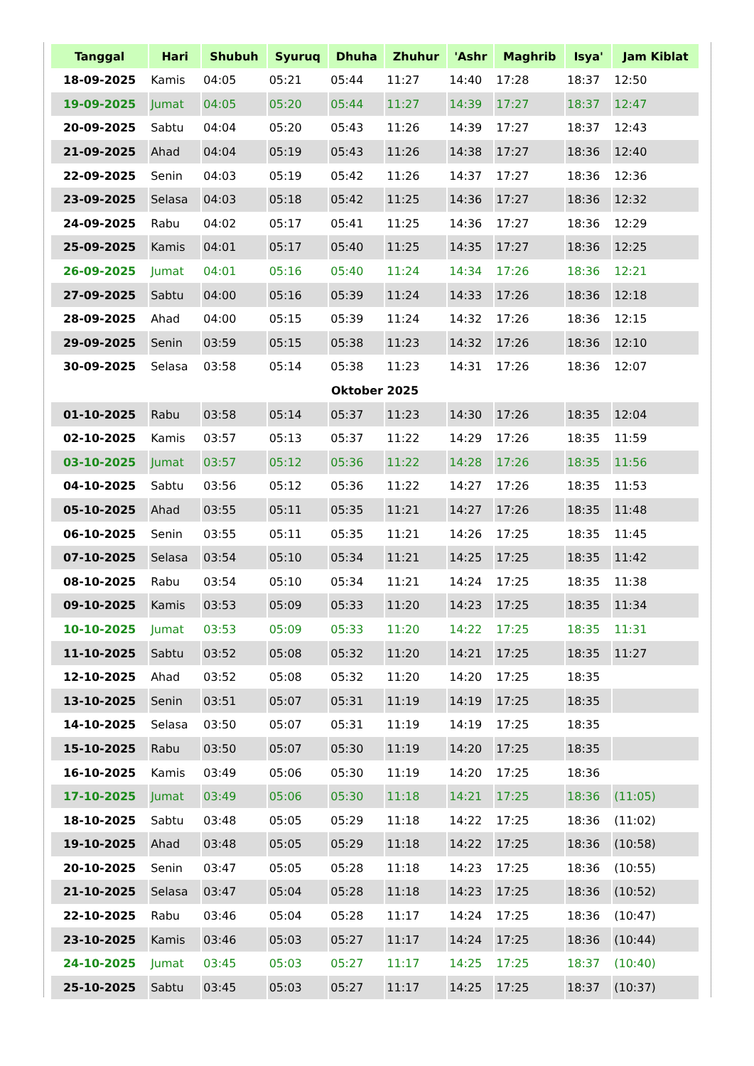| Tanggal | Hari | Shubuh | Syuruq | Dhuha | Zhuhur | 'Ashr | Maghrib | Isya' | Jam Kiblat |
| --- | --- | --- | --- | --- | --- | --- | --- | --- | --- |
| 18-09-2025 | Kamis | 04:05 | 05:21 | 05:44 | 11:27 | 14:40 | 17:28 | 18:37 | 12:50 |
| 19-09-2025 | Jumat | 04:05 | 05:20 | 05:44 | 11:27 | 14:39 | 17:27 | 18:37 | 12:47 |
| 20-09-2025 | Sabtu | 04:04 | 05:20 | 05:43 | 11:26 | 14:39 | 17:27 | 18:37 | 12:43 |
| 21-09-2025 | Ahad | 04:04 | 05:19 | 05:43 | 11:26 | 14:38 | 17:27 | 18:36 | 12:40 |
| 22-09-2025 | Senin | 04:03 | 05:19 | 05:42 | 11:26 | 14:37 | 17:27 | 18:36 | 12:36 |
| 23-09-2025 | Selasa | 04:03 | 05:18 | 05:42 | 11:25 | 14:36 | 17:27 | 18:36 | 12:32 |
| 24-09-2025 | Rabu | 04:02 | 05:17 | 05:41 | 11:25 | 14:36 | 17:27 | 18:36 | 12:29 |
| 25-09-2025 | Kamis | 04:01 | 05:17 | 05:40 | 11:25 | 14:35 | 17:27 | 18:36 | 12:25 |
| 26-09-2025 | Jumat | 04:01 | 05:16 | 05:40 | 11:24 | 14:34 | 17:26 | 18:36 | 12:21 |
| 27-09-2025 | Sabtu | 04:00 | 05:16 | 05:39 | 11:24 | 14:33 | 17:26 | 18:36 | 12:18 |
| 28-09-2025 | Ahad | 04:00 | 05:15 | 05:39 | 11:24 | 14:32 | 17:26 | 18:36 | 12:15 |
| 29-09-2025 | Senin | 03:59 | 05:15 | 05:38 | 11:23 | 14:32 | 17:26 | 18:36 | 12:10 |
| 30-09-2025 | Selasa | 03:58 | 05:14 | 05:38 | 11:23 | 14:31 | 17:26 | 18:36 | 12:07 |
| Oktober 2025 | | | | | | | | | |
| 01-10-2025 | Rabu | 03:58 | 05:14 | 05:37 | 11:23 | 14:30 | 17:26 | 18:35 | 12:04 |
| 02-10-2025 | Kamis | 03:57 | 05:13 | 05:37 | 11:22 | 14:29 | 17:26 | 18:35 | 11:59 |
| 03-10-2025 | Jumat | 03:57 | 05:12 | 05:36 | 11:22 | 14:28 | 17:26 | 18:35 | 11:56 |
| 04-10-2025 | Sabtu | 03:56 | 05:12 | 05:36 | 11:22 | 14:27 | 17:26 | 18:35 | 11:53 |
| 05-10-2025 | Ahad | 03:55 | 05:11 | 05:35 | 11:21 | 14:27 | 17:26 | 18:35 | 11:48 |
| 06-10-2025 | Senin | 03:55 | 05:11 | 05:35 | 11:21 | 14:26 | 17:25 | 18:35 | 11:45 |
| 07-10-2025 | Selasa | 03:54 | 05:10 | 05:34 | 11:21 | 14:25 | 17:25 | 18:35 | 11:42 |
| 08-10-2025 | Rabu | 03:54 | 05:10 | 05:34 | 11:21 | 14:24 | 17:25 | 18:35 | 11:38 |
| 09-10-2025 | Kamis | 03:53 | 05:09 | 05:33 | 11:20 | 14:23 | 17:25 | 18:35 | 11:34 |
| 10-10-2025 | Jumat | 03:53 | 05:09 | 05:33 | 11:20 | 14:22 | 17:25 | 18:35 | 11:31 |
| 11-10-2025 | Sabtu | 03:52 | 05:08 | 05:32 | 11:20 | 14:21 | 17:25 | 18:35 | 11:27 |
| 12-10-2025 | Ahad | 03:52 | 05:08 | 05:32 | 11:20 | 14:20 | 17:25 | 18:35 | |
| 13-10-2025 | Senin | 03:51 | 05:07 | 05:31 | 11:19 | 14:19 | 17:25 | 18:35 | |
| 14-10-2025 | Selasa | 03:50 | 05:07 | 05:31 | 11:19 | 14:19 | 17:25 | 18:35 | |
| 15-10-2025 | Rabu | 03:50 | 05:07 | 05:30 | 11:19 | 14:20 | 17:25 | 18:35 | |
| 16-10-2025 | Kamis | 03:49 | 05:06 | 05:30 | 11:19 | 14:20 | 17:25 | 18:36 | |
| 17-10-2025 | Jumat | 03:49 | 05:06 | 05:30 | 11:18 | 14:21 | 17:25 | 18:36 | (11:05) |
| 18-10-2025 | Sabtu | 03:48 | 05:05 | 05:29 | 11:18 | 14:22 | 17:25 | 18:36 | (11:02) |
| 19-10-2025 | Ahad | 03:48 | 05:05 | 05:29 | 11:18 | 14:22 | 17:25 | 18:36 | (10:58) |
| 20-10-2025 | Senin | 03:47 | 05:05 | 05:28 | 11:18 | 14:23 | 17:25 | 18:36 | (10:55) |
| 21-10-2025 | Selasa | 03:47 | 05:04 | 05:28 | 11:18 | 14:23 | 17:25 | 18:36 | (10:52) |
| 22-10-2025 | Rabu | 03:46 | 05:04 | 05:28 | 11:17 | 14:24 | 17:25 | 18:36 | (10:47) |
| 23-10-2025 | Kamis | 03:46 | 05:03 | 05:27 | 11:17 | 14:24 | 17:25 | 18:36 | (10:44) |
| 24-10-2025 | Jumat | 03:45 | 05:03 | 05:27 | 11:17 | 14:25 | 17:25 | 18:37 | (10:40) |
| 25-10-2025 | Sabtu | 03:45 | 05:03 | 05:27 | 11:17 | 14:25 | 17:25 | 18:37 | (10:37) |